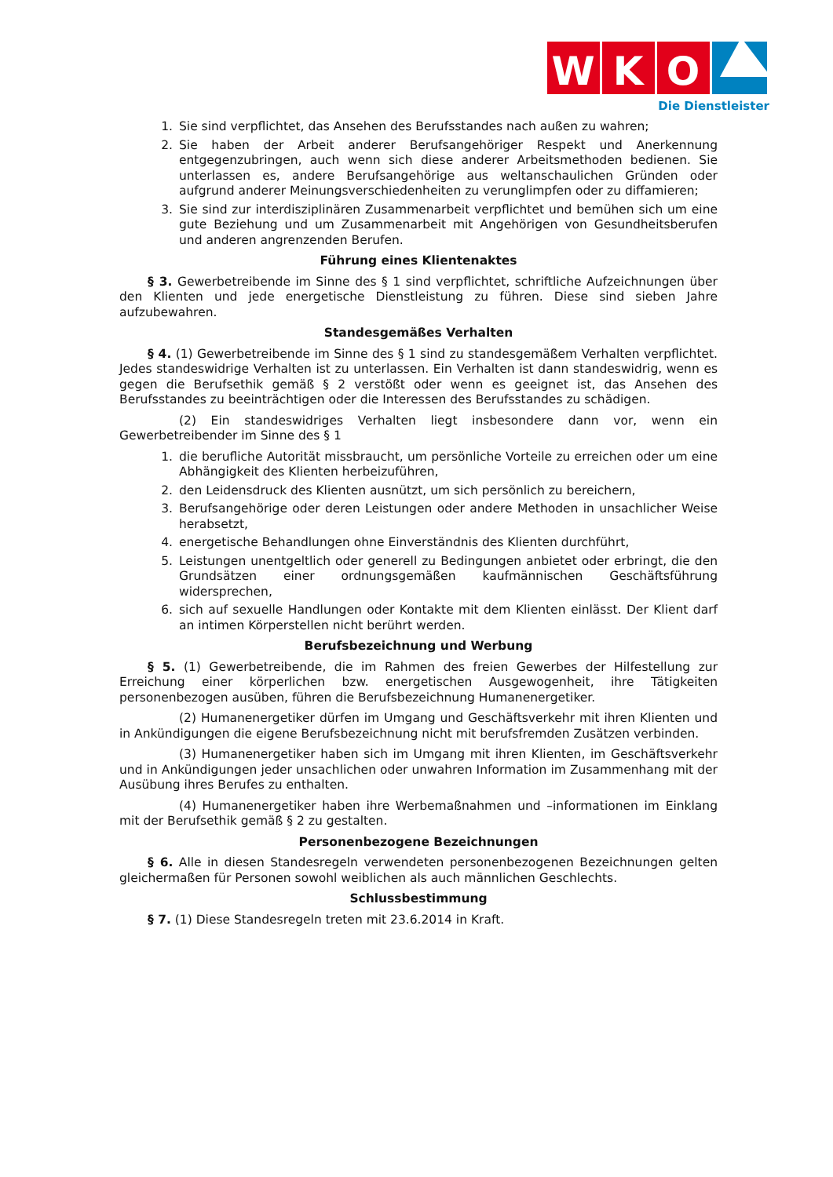W
K
O
Die Dienstleister
1. Sie sind verpflichtet, das Ansehen des Berufsstandes nach außen zu wahren;
2. Sie haben der Arbeit anderer Berufsangehöriger Respekt und Anerkennung entgegenzubringen, auch wenn sich diese anderer Arbeitsmethoden bedienen. Sie unterlassen es, andere Berufsangehörige aus weltanschaulichen Gründen oder aufgrund anderer Meinungsverschiedenheiten zu verunglimpfen oder zu diffamieren;
3. Sie sind zur interdisziplinären Zusammenarbeit verpflichtet und bemühen sich um eine gute Beziehung und um Zusammenarbeit mit Angehörigen von Gesundheitsberufen und anderen angrenzenden Berufen.
Führung eines Klientenaktes
§ 3. Gewerbetreibende im Sinne des § 1 sind verpflichtet, schriftliche Aufzeichnungen über den Klienten und jede energetische Dienstleistung zu führen. Diese sind sieben Jahre aufzubewahren.
Standesgemäßes Verhalten
§ 4. (1) Gewerbetreibende im Sinne des § 1 sind zu standesgemäßem Verhalten verpflichtet. Jedes standeswidrige Verhalten ist zu unterlassen. Ein Verhalten ist dann standeswidrig, wenn es gegen die Berufsethik gemäß § 2 verstößt oder wenn es geeignet ist, das Ansehen des Berufsstandes zu beeinträchtigen oder die Interessen des Berufsstandes zu schädigen.
(2) Ein standeswidriges Verhalten liegt insbesondere dann vor, wenn ein Gewerbetreibender im Sinne des § 1
1. die berufliche Autorität missbraucht, um persönliche Vorteile zu erreichen oder um eine Abhängigkeit des Klienten herbeizuführen,
2. den Leidensdruck des Klienten ausnützt, um sich persönlich zu bereichern,
3. Berufsangehörige oder deren Leistungen oder andere Methoden in unsachlicher Weise herabsetzt,
4. energetische Behandlungen ohne Einverständnis des Klienten durchführt,
5. Leistungen unentgeltlich oder generell zu Bedingungen anbietet oder erbringt, die den Grundsätzen einer ordnungsgemäßen kaufmännischen Geschäftsführung widersprechen,
6. sich auf sexuelle Handlungen oder Kontakte mit dem Klienten einlässt. Der Klient darf an intimen Körperstellen nicht berührt werden.
Berufsbezeichnung und Werbung
§ 5. (1) Gewerbetreibende, die im Rahmen des freien Gewerbes der Hilfestellung zur Erreichung einer körperlichen bzw. energetischen Ausgewogenheit, ihre Tätigkeiten personenbezogen ausüben, führen die Berufsbezeichnung Humanenergetiker.
(2) Humanenergetiker dürfen im Umgang und Geschäftsverkehr mit ihren Klienten und in Ankündigungen die eigene Berufsbezeichnung nicht mit berufsfremden Zusätzen verbinden.
(3) Humanenergetiker haben sich im Umgang mit ihren Klienten, im Geschäftsverkehr und in Ankündigungen jeder unsachlichen oder unwahren Information im Zusammenhang mit der Ausübung ihres Berufes zu enthalten.
(4) Humanenergetiker haben ihre Werbemaßnahmen und –informationen im Einklang mit der Berufsethik gemäß § 2 zu gestalten.
Personenbezogene Bezeichnungen
§ 6. Alle in diesen Standesregeln verwendeten personenbezogenen Bezeichnungen gelten gleichermaßen für Personen sowohl weiblichen als auch männlichen Geschlechts.
Schlussbestimmung
§ 7. (1) Diese Standesregeln treten mit 23.6.2014 in Kraft.